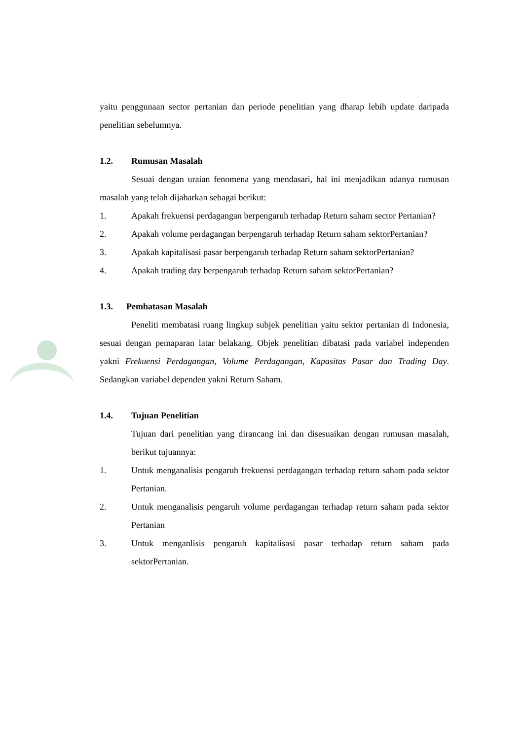yaitu penggunaan sector pertanian dan periode penelitian yang dharap lebih update daripada penelitian sebelumnya.
1.2. Rumusan Masalah
Sesuai dengan uraian fenomena yang mendasari, hal ini menjadikan adanya rumusan masalah yang telah dijabarkan sebagai berikut:
1. Apakah frekuensi perdagangan berpengaruh terhadap Return saham sector Pertanian?
2. Apakah volume perdagangan berpengaruh terhadap Return saham sektorPertanian?
3. Apakah kapitalisasi pasar berpengaruh terhadap Return saham sektorPertanian?
4. Apakah trading day berpengaruh terhadap Return saham sektorPertanian?
1.3. Pembatasan Masalah
Peneliti membatasi ruang lingkup subjek penelitian yaitu sektor pertanian di Indonesia, sesuai dengan pemaparan latar belakang. Objek penelitian dibatasi pada variabel independen yakni Frekuensi Perdagangan, Volume Perdagangan, Kapasitas Pasar dan Trading Day. Sedangkan variabel dependen yakni Return Saham.
1.4. Tujuan Penelitian
Tujuan dari penelitian yang dirancang ini dan disesuaikan dengan rumusan masalah, berikut tujuannya:
1. Untuk menganalisis pengaruh frekuensi perdagangan terhadap return saham pada sektor Pertanian.
2. Untuk menganalisis pengaruh volume perdagangan terhadap return saham pada sektor Pertanian
3. Untuk menganlisis pengaruh kapitalisasi pasar terhadap return saham pada sektorPertanian.